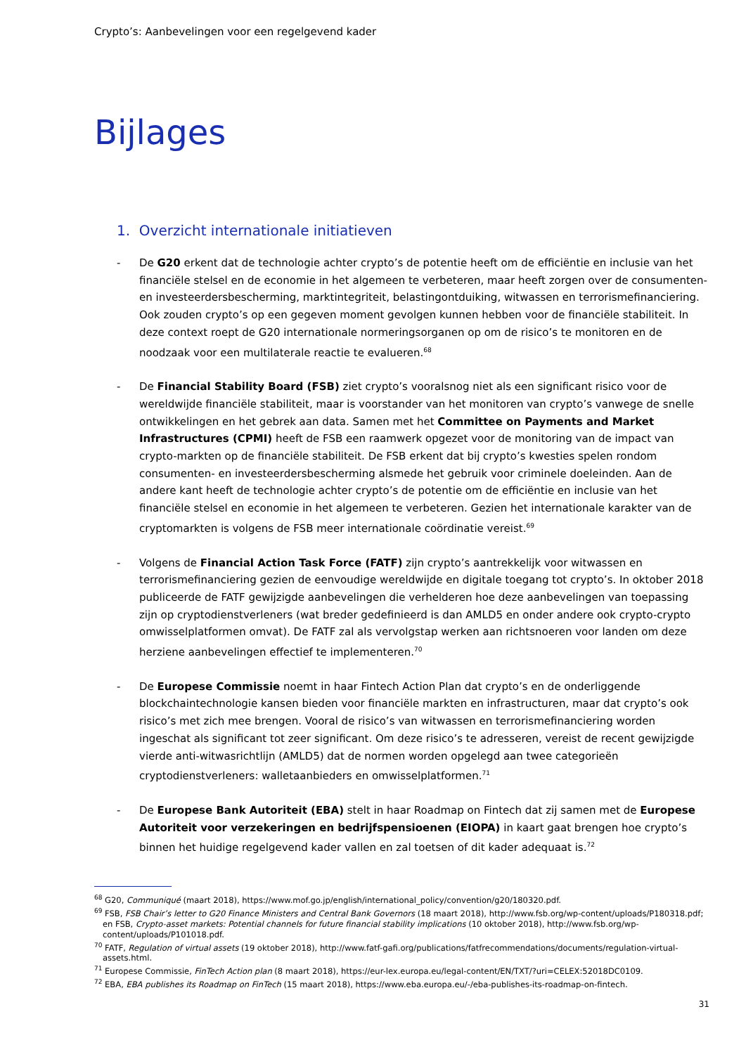Crypto’s: Aanbevelingen voor een regelgevend kader
Bijlages
1. Overzicht internationale initiatieven
- De G20 erkent dat de technologie achter crypto’s de potentie heeft om de efficiëntie en inclusie van het financiële stelsel en de economie in het algemeen te verbeteren, maar heeft zorgen over de consumenten- en investeerdersbescherming, marktintegriteit, belastingontduiking, witwassen en terrorismefinanciering. Ook zouden crypto’s op een gegeven moment gevolgen kunnen hebben voor de financiële stabiliteit. In deze context roept de G20 internationale normeringsorganen op om de risico’s te monitoren en de noodzaak voor een multilaterale reactie te evalueren.<sup>68</sup>
- De Financial Stability Board (FSB) ziet crypto’s vooralsnog niet als een significant risico voor de wereldwijde financiële stabiliteit, maar is voorstander van het monitoren van crypto’s vanwege de snelle ontwikkelingen en het gebrek aan data. Samen met het Committee on Payments and Market Infrastructures (CPMI) heeft de FSB een raamwerk opgezet voor de monitoring van de impact van crypto-markten op de financiële stabiliteit. De FSB erkent dat bij crypto’s kwesties spelen rondom consumenten- en investeerdersbescherming alsmede het gebruik voor criminele doeleinden. Aan de andere kant heeft de technologie achter crypto’s de potentie om de efficiëntie en inclusie van het financiële stelsel en economie in het algemeen te verbeteren. Gezien het internationale karakter van de cryptomarkten is volgens de FSB meer internationale coördinatie vereist.<sup>69</sup>
- Volgens de Financial Action Task Force (FATF) zijn crypto’s aantrekkelijk voor witwassen en terrorismefinanciering gezien de eenvoudige wereldwijde en digitale toegang tot crypto’s. In oktober 2018 publiceerde de FATF gewijzigde aanbevelingen die verhelderen hoe deze aanbevelingen van toepassing zijn op cryptodienstverleners (wat breder gedefinieerd is dan AMLD5 en onder andere ook crypto-crypto omwisselplatformen omvat). De FATF zal als vervolgstap werken aan richtsnoeren voor landen om deze herziene aanbevelingen effectief te implementeren.<sup>70</sup>
- De Europese Commissie noemt in haar Fintech Action Plan dat crypto’s en de onderliggende blockchaintechnologie kansen bieden voor financiële markten en infrastructuren, maar dat crypto’s ook risico’s met zich mee brengen. Vooral de risico’s van witwassen en terrorismefinanciering worden ingeschat als significant tot zeer significant. Om deze risico’s te adresseren, vereist de recent gewijzigde vierde anti-witwasrichtlijn (AMLD5) dat de normen worden opgelegd aan twee categorieën cryptodienstverleners: walletaanbieders en omwisselplatformen.<sup>71</sup>
- De Europese Bank Autoriteit (EBA) stelt in haar Roadmap on Fintech dat zij samen met de Europese Autoriteit voor verzekeringen en bedrijfspensioenen (EIOPA) in kaart gaat brengen hoe crypto’s binnen het huidige regelgevend kader vallen en zal toetsen of dit kader adequaat is.<sup>72</sup>
<sup>68</sup> G20, Communiqué (maart 2018), https://www.mof.go.jp/english/international_policy/convention/g20/180320.pdf.
<sup>69</sup> FSB, FSB Chair’s letter to G20 Finance Ministers and Central Bank Governors (18 maart 2018), http://www.fsb.org/wp-content/uploads/P180318.pdf; en FSB, Crypto-asset markets: Potential channels for future financial stability implications (10 oktober 2018), http://www.fsb.org/wp-content/uploads/P101018.pdf.
<sup>70</sup> FATF, Regulation of virtual assets (19 oktober 2018), http://www.fatf-gafi.org/publications/fatfrecommendations/documents/regulation-virtual-assets.html.
<sup>71</sup> Europese Commissie, FinTech Action plan (8 maart 2018), https://eur-lex.europa.eu/legal-content/EN/TXT/?uri=CELEX:52018DC0109.
<sup>72</sup> EBA, EBA publishes its Roadmap on FinTech (15 maart 2018), https://www.eba.europa.eu/-/eba-publishes-its-roadmap-on-fintech.
31